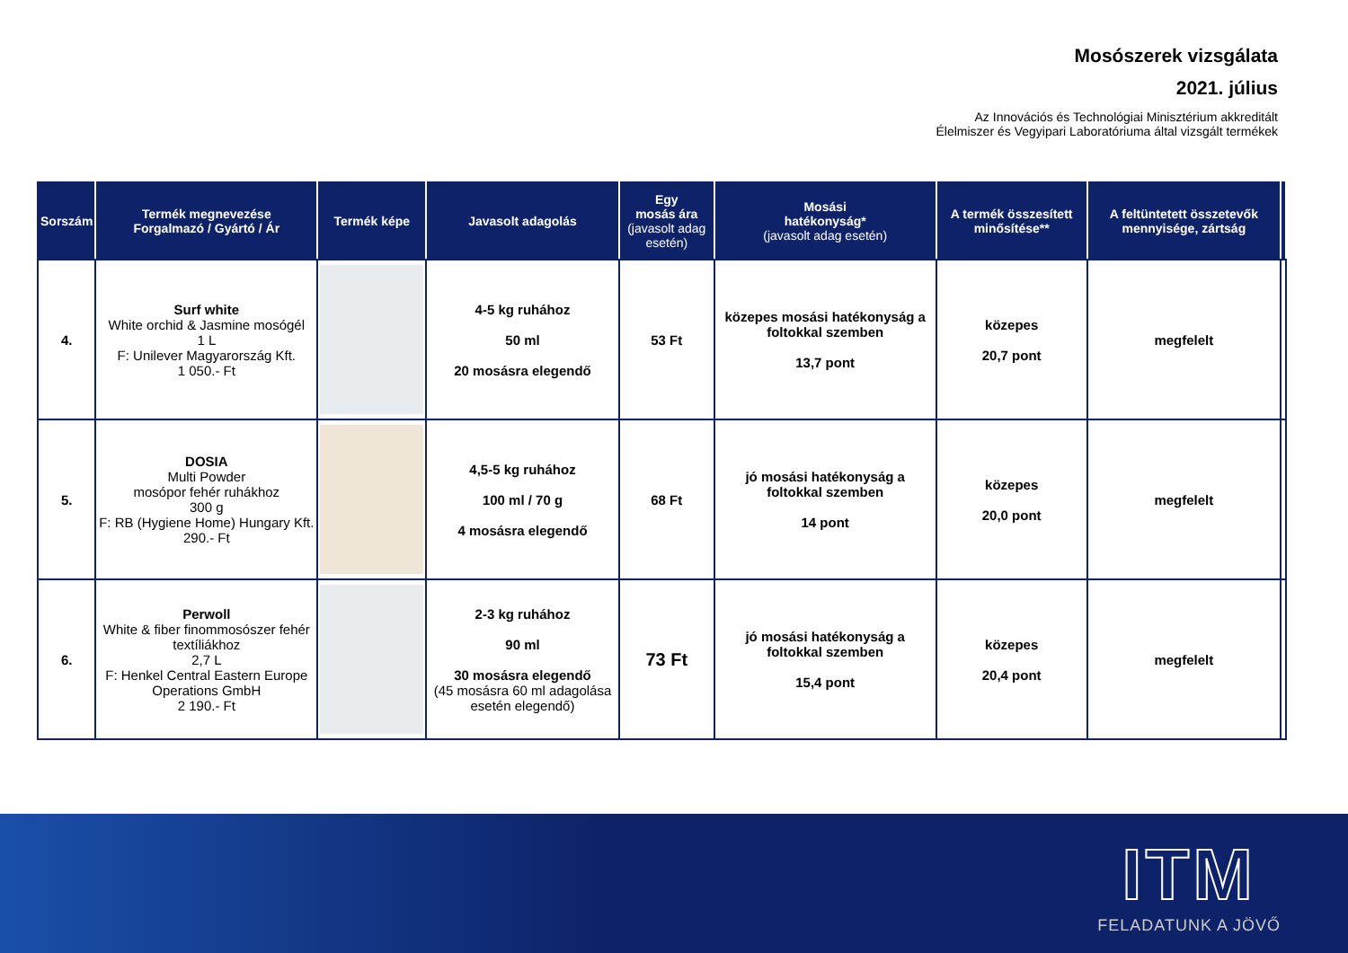Mosószerek vizsgálata
2021. július
Az Innovációs és Technológiai Minisztérium akkreditált
Élelmiszer és Vegyipari Laboratóriuma által vizsgált termékek
| Sorszám | Termék megnevezése Forgalmazó / Gyártó / Ár | Termék képe | Javasolt adagolás | Egy mosás ára (javasolt adag esetén) | Mosási hatékonyság* (javasolt adag esetén) | A termék összesített minősítése** | A feltüntetett összetevők mennyisége, zártság | |
| --- | --- | --- | --- | --- | --- | --- | --- | --- |
| 4. | Surf white White orchid & Jasmine mosógél 1 L F: Unilever Magyarország Kft. 1 050.- Ft | | 4-5 kg ruhához 50 ml 20 mosásra elegendő | 53 Ft | közepes mosási hatékonyság a foltokkal szemben 13,7 pont | közepes 20,7 pont | megfelelt | |
| 5. | DOSIA Multi Powder mosópor fehér ruhákhoz 300 g F: RB (Hygiene Home) Hungary Kft. 290.- Ft | | 4,5-5 kg ruhához 100 ml / 70 g 4 mosásra elegendő | 68 Ft | jó mosási hatékonyság a foltokkal szemben 14 pont | közepes 20,0 pont | megfelelt | |
| 6. | Perwoll White & fiber finommosószer fehér textíliákhoz 2,7 L F: Henkel Central Eastern Europe Operations GmbH 2 190.- Ft | | 2-3 kg ruhához 90 ml 30 mosásra elegendő (45 mosásra 60 ml adagolása esetén elegendő) | 73 Ft | jó mosási hatékonyság a foltokkal szemben 15,4 pont | közepes 20,4 pont | megfelelt | |
ITM
FELADATUNK A JÖVŐ